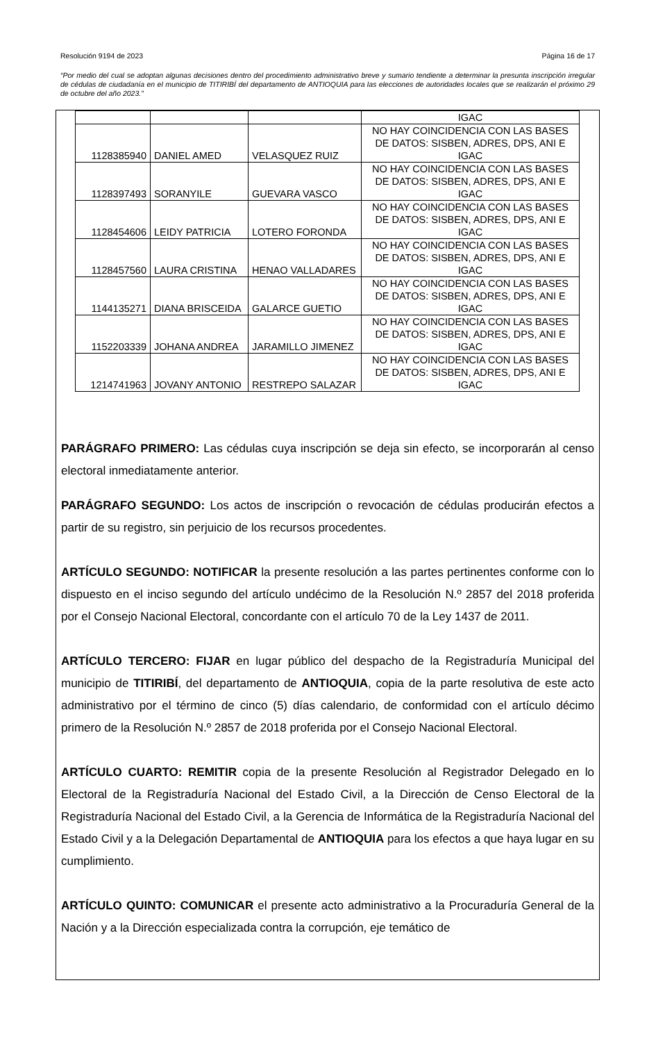Resolución 9194 de 2023 Página 16 de 17
“Por medio del cual se adoptan algunas decisiones dentro del procedimiento administrativo breve y sumario tendiente a determinar la presunta inscripción irregular de cédulas de ciudadanía en el municipio de TITIRIBÍ del departamento de ANTIOQUIA para las elecciones de autoridades locales que se realizarán el próximo 29 de octubre del año 2023.”
| | | | IGAC |
| 1128385940 | DANIEL AMED | VELASQUEZ RUIZ | NO HAY COINCIDENCIA CON LAS BASES DE DATOS: SISBEN, ADRES, DPS, ANI E IGAC |
| 1128397493 | SORANYILE | GUEVARA VASCO | NO HAY COINCIDENCIA CON LAS BASES DE DATOS: SISBEN, ADRES, DPS, ANI E IGAC |
| 1128454606 | LEIDY PATRICIA | LOTERO FORONDA | NO HAY COINCIDENCIA CON LAS BASES DE DATOS: SISBEN, ADRES, DPS, ANI E IGAC |
| 1128457560 | LAURA CRISTINA | HENAO VALLADARES | NO HAY COINCIDENCIA CON LAS BASES DE DATOS: SISBEN, ADRES, DPS, ANI E IGAC |
| 1144135271 | DIANA BRISCEIDA | GALARCE GUETIO | NO HAY COINCIDENCIA CON LAS BASES DE DATOS: SISBEN, ADRES, DPS, ANI E IGAC |
| 1152203339 | JOHANA ANDREA | JARAMILLO JIMENEZ | NO HAY COINCIDENCIA CON LAS BASES DE DATOS: SISBEN, ADRES, DPS, ANI E IGAC |
| 1214741963 | JOVANY ANTONIO | RESTREPO SALAZAR | NO HAY COINCIDENCIA CON LAS BASES DE DATOS: SISBEN, ADRES, DPS, ANI E IGAC |
PARÁGRAFO PRIMERO: Las cédulas cuya inscripción se deja sin efecto, se incorporarán al censo electoral inmediatamente anterior.
PARÁGRAFO SEGUNDO: Los actos de inscripción o revocación de cédulas producirán efectos a partir de su registro, sin perjuicio de los recursos procedentes.
ARTÍCULO SEGUNDO: NOTIFICAR la presente resolución a las partes pertinentes conforme con lo dispuesto en el inciso segundo del artículo undécimo de la Resolución N.º 2857 del 2018 proferida por el Consejo Nacional Electoral, concordante con el artículo 70 de la Ley 1437 de 2011.
ARTÍCULO TERCERO: FIJAR en lugar público del despacho de la Registraduría Municipal del municipio de TITIRIBÍ, del departamento de ANTIOQUIA, copia de la parte resolutiva de este acto administrativo por el término de cinco (5) días calendario, de conformidad con el artículo décimo primero de la Resolución N.º 2857 de 2018 proferida por el Consejo Nacional Electoral.
ARTÍCULO CUARTO: REMITIR copia de la presente Resolución al Registrador Delegado en lo Electoral de la Registraduría Nacional del Estado Civil, a la Dirección de Censo Electoral de la Registraduría Nacional del Estado Civil, a la Gerencia de Informática de la Registraduría Nacional del Estado Civil y a la Delegación Departamental de ANTIOQUIA para los efectos a que haya lugar en su cumplimiento.
ARTÍCULO QUINTO: COMUNICAR el presente acto administrativo a la Procuraduría General de la Nación y a la Dirección especializada contra la corrupción, eje temático de